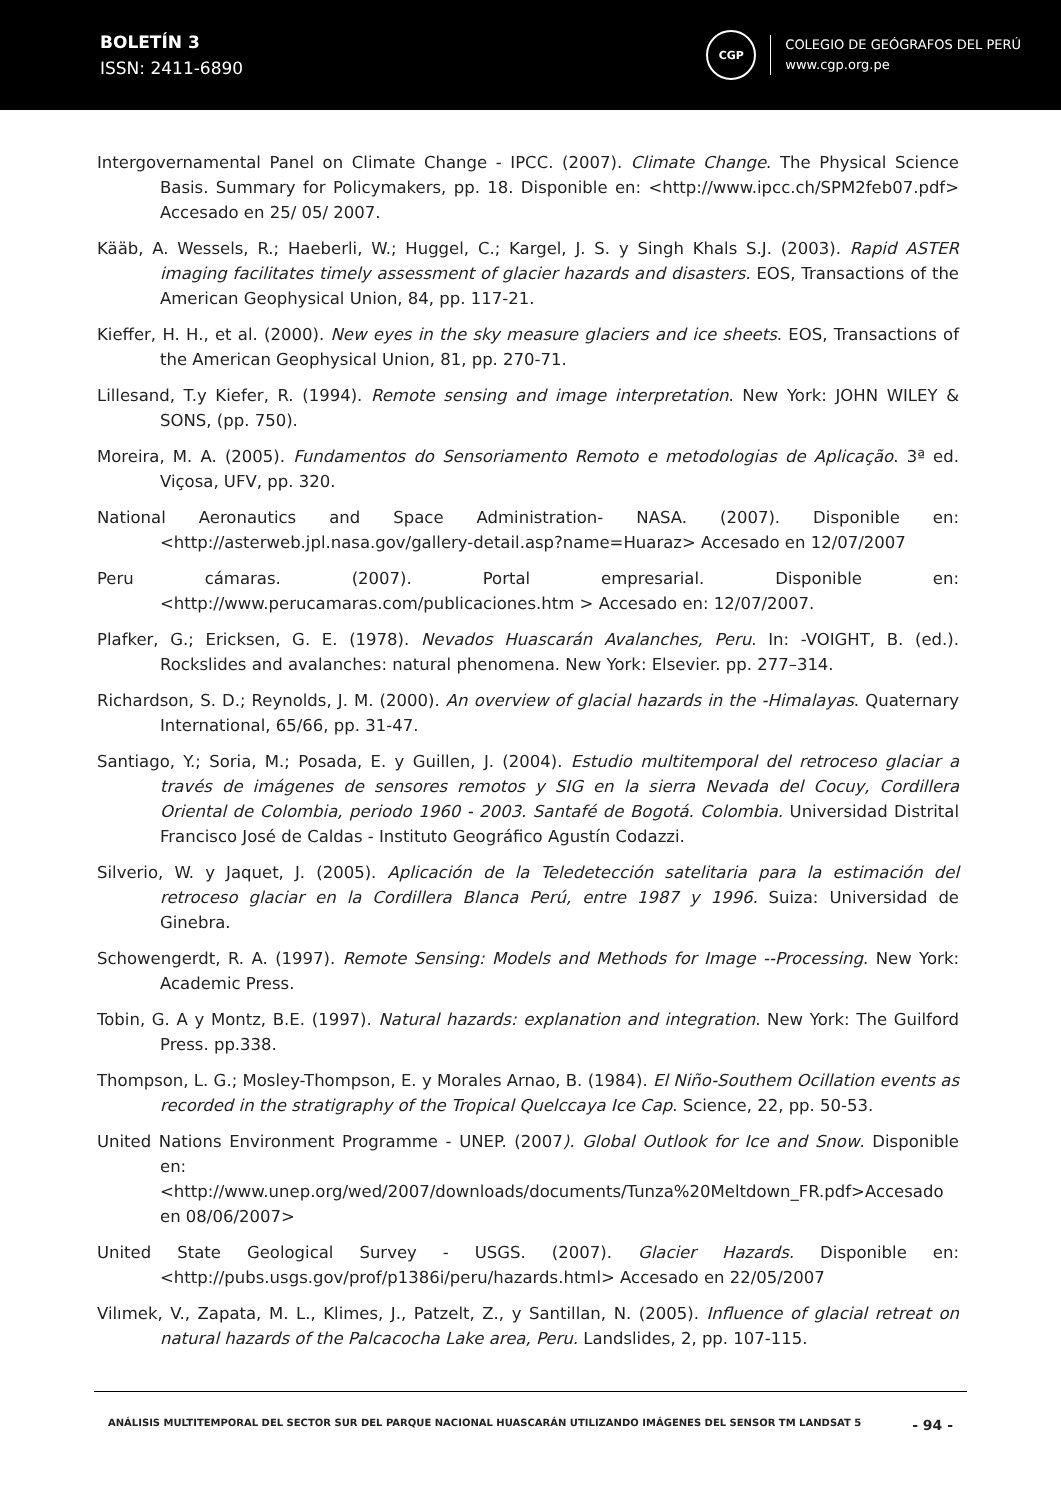BOLETÍN 3
ISSN: 2411-6890
CGP
COLEGIO DE GEÓGRAFOS DEL PERÚ
www.cgp.org.pe
Intergovernamental Panel on Climate Change - IPCC. (2007). Climate Change. The Physical Science Basis. Summary for Policymakers, pp. 18. Disponible en: <http://www.ipcc.ch/SPM2feb07.pdf> Accesado en 25/ 05/ 2007.
Kääb, A. Wessels, R.; Haeberli, W.; Huggel, C.; Kargel, J. S. y Singh Khals S.J. (2003). Rapid ASTER imaging facilitates timely assessment of glacier hazards and disasters. EOS, Transactions of the American Geophysical Union, 84, pp. 117-21.
Kieffer, H. H., et al. (2000). New eyes in the sky measure glaciers and ice sheets. EOS, Transactions of the American Geophysical Union, 81, pp. 270-71.
Lillesand, T.y Kiefer, R. (1994). Remote sensing and image interpretation. New York: JOHN WILEY & SONS, (pp. 750).
Moreira, M. A. (2005). Fundamentos do Sensoriamento Remoto e metodologias de Aplicação. 3ª ed. Viçosa, UFV, pp. 320.
National Aeronautics and Space Administration- NASA. (2007). Disponible en: <http://asterweb.jpl.nasa.gov/gallery-detail.asp?name=Huaraz> Accesado en 12/07/2007
Peru cámaras. (2007). Portal empresarial. Disponible en: <http://www.perucamaras.com/publicaciones.htm > Accesado en: 12/07/2007.
Plafker, G.; Ericksen, G. E. (1978). Nevados Huascarán Avalanches, Peru. In: -VOIGHT, B. (ed.). Rockslides and avalanches: natural phenomena. New York: Elsevier. pp. 277–314.
Richardson, S. D.; Reynolds, J. M. (2000). An overview of glacial hazards in the -Himalayas. Quaternary International, 65/66, pp. 31-47.
Santiago, Y.; Soria, M.; Posada, E. y Guillen, J. (2004). Estudio multitemporal del retroceso glaciar a través de imágenes de sensores remotos y SIG en la sierra Nevada del Cocuy, Cordillera Oriental de Colombia, periodo 1960 - 2003. Santafé de Bogotá. Colombia. Universidad Distrital Francisco José de Caldas - Instituto Geográfico Agustín Codazzi.
Silverio, W. y Jaquet, J. (2005). Aplicación de la Teledetección satelitaria para la estimación del retroceso glaciar en la Cordillera Blanca Perú, entre 1987 y 1996. Suiza: Universidad de Ginebra.
Schowengerdt, R. A. (1997). Remote Sensing: Models and Methods for Image --Processing. New York: Academic Press.
Tobin, G. A y Montz, B.E. (1997). Natural hazards: explanation and integration. New York: The Guilford Press. pp.338.
Thompson, L. G.; Mosley-Thompson, E. y Morales Arnao, B. (1984). El Niño-Southem Ocillation events as recorded in the stratigraphy of the Tropical Quelccaya Ice Cap. Science, 22, pp. 50-53.
United Nations Environment Programme - UNEP. (2007). Global Outlook for Ice and Snow. Disponible en:<http://www.unep.org/wed/2007/downloads/documents/Tunza%20Meltdown_FR.pdf>Accesado en 08/06/2007>
United State Geological Survey - USGS. (2007). Glacier Hazards. Disponible en: <http://pubs.usgs.gov/prof/p1386i/peru/hazards.html> Accesado en 22/05/2007
Vilımek, V., Zapata, M. L., Klimes, J., Patzelt, Z., y Santillan, N. (2005). Influence of glacial retreat on natural hazards of the Palcacocha Lake area, Peru. Landslides, 2, pp. 107-115.
ANÁLISIS MULTITEMPORAL DEL SECTOR SUR DEL PARQUE NACIONAL HUASCARÁN UTILIZANDO IMÁGENES DEL SENSOR TM LANDSAT 5
- 94 -